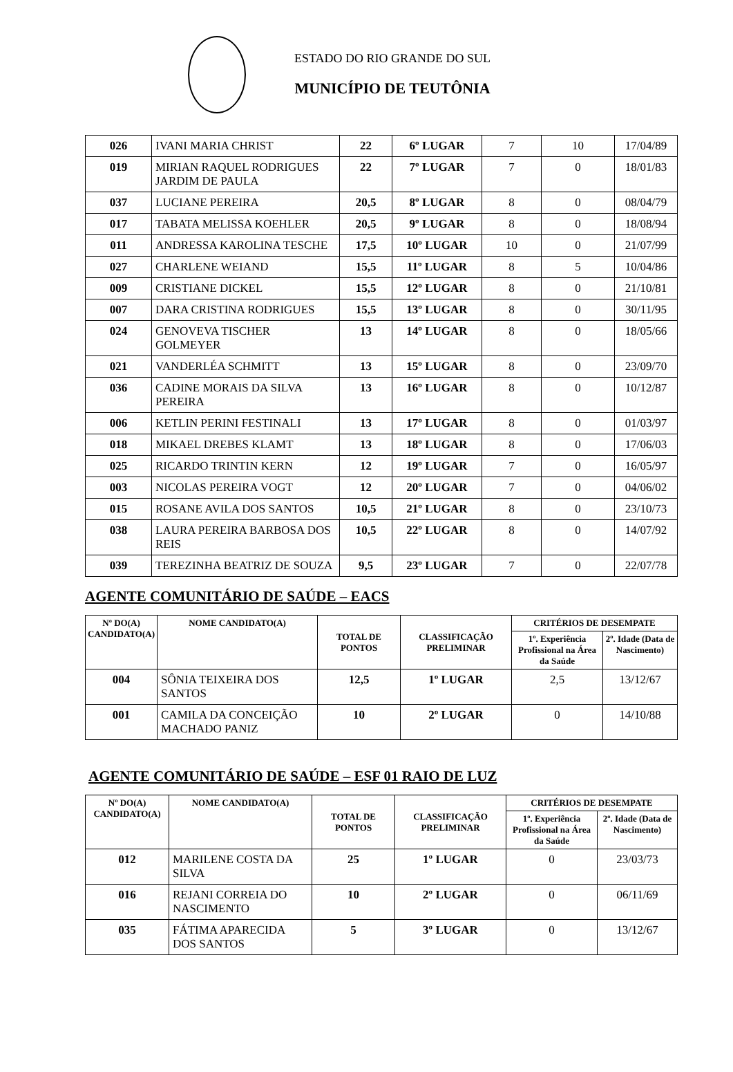ESTADO DO RIO GRANDE DO SUL
MUNICÍPIO DE TEUTÔNIA
| 026 | IVANI MARIA CHRIST | 22 | 6º LUGAR | 7 | 10 | 17/04/89 |
| 019 | MIRIAN RAQUEL RODRIGUES JARDIM DE PAULA | 22 | 7º LUGAR | 7 | 0 | 18/01/83 |
| 037 | LUCIANE PEREIRA | 20,5 | 8º LUGAR | 8 | 0 | 08/04/79 |
| 017 | TABATA MELISSA KOEHLER | 20,5 | 9º LUGAR | 8 | 0 | 18/08/94 |
| 011 | ANDRESSA KAROLINA TESCHE | 17,5 | 10º LUGAR | 10 | 0 | 21/07/99 |
| 027 | CHARLENE WEIAND | 15,5 | 11º LUGAR | 8 | 5 | 10/04/86 |
| 009 | CRISTIANE DICKEL | 15,5 | 12º LUGAR | 8 | 0 | 21/10/81 |
| 007 | DARA CRISTINA RODRIGUES | 15,5 | 13º LUGAR | 8 | 0 | 30/11/95 |
| 024 | GENOVEVA TISCHER GOLMEYER | 13 | 14º LUGAR | 8 | 0 | 18/05/66 |
| 021 | VANDERLÉA SCHMITT | 13 | 15º LUGAR | 8 | 0 | 23/09/70 |
| 036 | CADINE MORAIS DA SILVA PEREIRA | 13 | 16º LUGAR | 8 | 0 | 10/12/87 |
| 006 | KETLIN PERINI FESTINALI | 13 | 17º LUGAR | 8 | 0 | 01/03/97 |
| 018 | MIKAEL DREBES KLAMT | 13 | 18º LUGAR | 8 | 0 | 17/06/03 |
| 025 | RICARDO TRINTIN KERN | 12 | 19º LUGAR | 7 | 0 | 16/05/97 |
| 003 | NICOLAS PEREIRA VOGT | 12 | 20º LUGAR | 7 | 0 | 04/06/02 |
| 015 | ROSANE AVILA DOS SANTOS | 10,5 | 21º LUGAR | 8 | 0 | 23/10/73 |
| 038 | LAURA PEREIRA BARBOSA DOS REIS | 10,5 | 22º LUGAR | 8 | 0 | 14/07/92 |
| 039 | TEREZINHA BEATRIZ DE SOUZA | 9,5 | 23º LUGAR | 7 | 0 | 22/07/78 |
AGENTE COMUNITÁRIO DE SAÚDE – EACS
| Nº DO(A) CANDIDATO(A) | NOME CANDIDATO(A) | TOTAL DE PONTOS | CLASSIFICAÇÃO PRELIMINAR | CRITÉRIOS DE DESEMPATE | |
| --- | --- | --- | --- | --- | --- |
| | | | | 1º. Experiência Profissional na Área da Saúde | 2º. Idade (Data de Nascimento) |
| 004 | SÔNIA TEIXEIRA DOS SANTOS | 12,5 | 1º LUGAR | 2,5 | 13/12/67 |
| 001 | CAMILA DA CONCEIÇÃO MACHADO PANIZ | 10 | 2º LUGAR | 0 | 14/10/88 |
AGENTE COMUNITÁRIO DE SAÚDE – ESF 01 RAIO DE LUZ
| Nº DO(A) CANDIDATO(A) | NOME CANDIDATO(A) | TOTAL DE PONTOS | CLASSIFICAÇÃO PRELIMINAR | CRITÉRIOS DE DESEMPATE | |
| --- | --- | --- | --- | --- | --- |
| | | | | 1º. Experiência Profissional na Área da Saúde | 2º. Idade (Data de Nascimento) |
| 012 | MARILENE COSTA DA SILVA | 25 | 1º LUGAR | 0 | 23/03/73 |
| 016 | REJANI CORREIA DO NASCIMENTO | 10 | 2º LUGAR | 0 | 06/11/69 |
| 035 | FÁTIMA APARECIDA DOS SANTOS | 5 | 3º LUGAR | 0 | 13/12/67 |